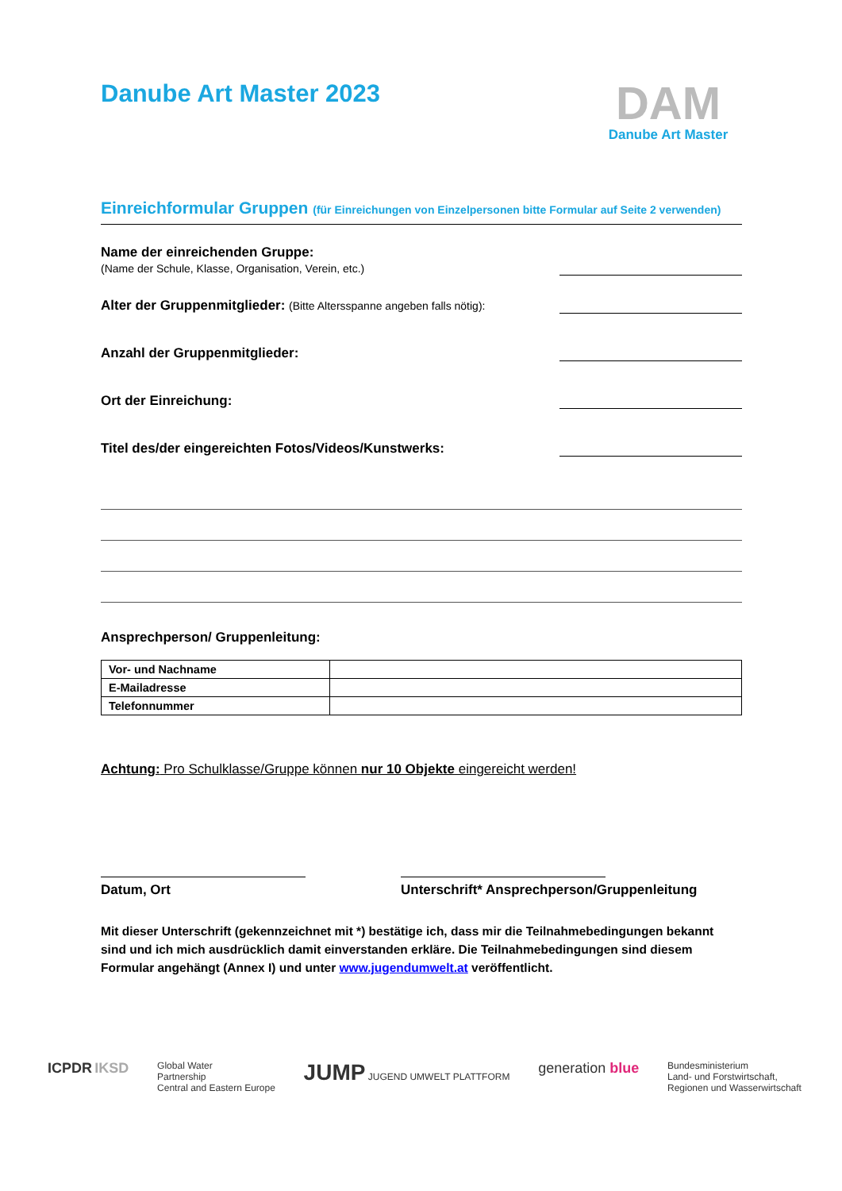Danube Art Master 2023
DAM
Danube Art Master
Einreichformular Gruppen (für Einreichungen von Einzelpersonen bitte Formular auf Seite 2 verwenden)
Name der einreichenden Gruppe:
(Name der Schule, Klasse, Organisation, Verein, etc.)
Alter der Gruppenmitglieder: (Bitte Altersspanne angeben falls nötig):
Anzahl der Gruppenmitglieder:
Ort der Einreichung:
Titel des/der eingereichten Fotos/Videos/Kunstwerks:
Ansprechperson/ Gruppenleitung:
| Vor- und Nachname | |
| E-Mailadresse | |
| Telefonnummer | |
Achtung: Pro Schulklasse/Gruppe können nur 10 Objekte eingereicht werden!
Datum, Ort Unterschrift* Ansprechperson/Gruppenleitung
Mit dieser Unterschrift (gekennzeichnet mit *) bestätige ich, dass mir die Teilnahmebedingungen bekannt sind und ich mich ausdrücklich damit einverstanden erkläre. Die Teilnahmebedingungen sind diesem Formular angehängt (Annex I) und unter www.jugendumwelt.at veröffentlicht.
ICPDR IKSD
Global Water
Partnership
Central and Eastern Europe
JUMP JUGEND UMWELT PLATTFORM
generation blue
Bundesministerium
Land- und Forstwirtschaft,
Regionen und Wasserwirtschaft